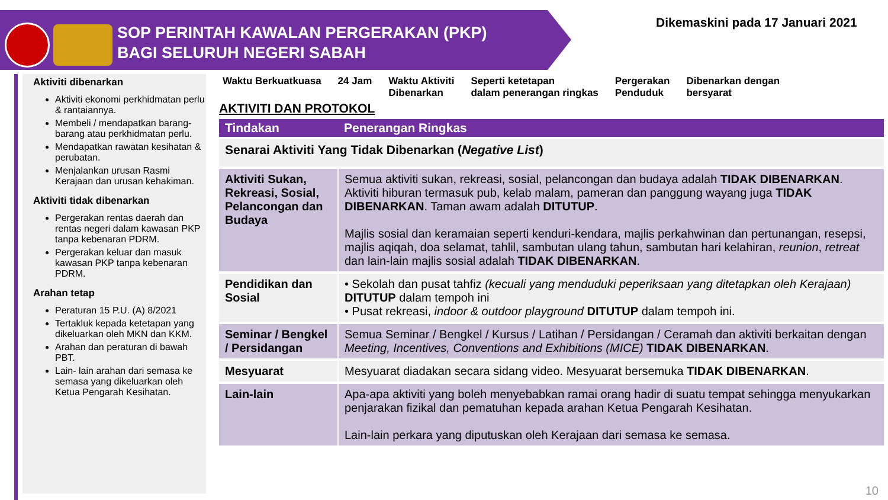SOP PERINTAH KAWALAN PERGERAKAN (PKP)
BAGI SELURUH NEGERI SABAH
Dikemaskini pada 17 Januari 2021
Aktiviti dibenarkan
Aktiviti ekonomi perkhidmatan perlu & rantaiannya.
Membeli / mendapatkan barang-barang atau perkhidmatan perlu.
Mendapatkan rawatan kesihatan & perubatan.
Menjalankan urusan Rasmi Kerajaan dan urusan kehakiman.
Aktiviti tidak dibenarkan
Pergerakan rentas daerah dan rentas negeri dalam kawasan PKP tanpa kebenaran PDRM.
Pergerakan keluar dan masuk kawasan PKP tanpa kebenaran PDRM.
Arahan tetap
Peraturan 15 P.U. (A) 8/2021
Tertakluk kepada ketetapan yang dikeluarkan oleh MKN dan KKM.
Arahan dan peraturan di bawah PBT.
Lain- lain arahan dari semasa ke semasa yang dikeluarkan oleh Ketua Pengarah Kesihatan.
Waktu Berkuatkuasa 24 Jam Waktu Aktiviti
Dibenarkan
Seperti ketetapan
dalam penerangan ringkas
Pergerakan
Penduduk
Dibenarkan dengan
bersyarat
AKTIVITI DAN PROTOKOL
| Tindakan | Penerangan Ringkas |
| --- | --- |
| Senarai Aktiviti Yang Tidak Dibenarkan ( Negative List ) | |
| Aktiviti Sukan, Rekreasi, Sosial, Pelancongan dan Budaya | Semua aktiviti sukan, rekreasi, sosial, pelancongan dan budaya adalah TIDAK DIBENARKAN . Aktiviti hiburan termasuk pub, kelab malam, pameran dan panggung wayang juga TIDAK DIBENARKAN . Taman awam adalah DITUTUP . Majlis sosial dan keramaian seperti kenduri-kendara, majlis perkahwinan dan pertunangan, resepsi, majlis aqiqah, doa selamat, tahlil, sambutan ulang tahun, sambutan hari kelahiran, reunion , retreat dan lain-lain majlis sosial adalah TIDAK DIBENARKAN . |
| Pendidikan dan Sosial | • Sekolah dan pusat tahfiz (kecuali yang menduduki peperiksaan yang ditetapkan oleh Kerajaan) DITUTUP dalam tempoh ini • Pusat rekreasi, indoor & outdoor playground DITUTUP dalam tempoh ini. |
| Seminar / Bengkel / Persidangan | Semua Seminar / Bengkel / Kursus / Latihan / Persidangan / Ceramah dan aktiviti berkaitan dengan Meeting, Incentives, Conventions and Exhibitions (MICE) TIDAK DIBENARKAN . |
| Mesyuarat | Mesyuarat diadakan secara sidang video. Mesyuarat bersemuka TIDAK DIBENARKAN . |
| Lain-lain | Apa-apa aktiviti yang boleh menyebabkan ramai orang hadir di suatu tempat sehingga menyukarkan penjarakan fizikal dan pematuhan kepada arahan Ketua Pengarah Kesihatan. Lain-lain perkara yang diputuskan oleh Kerajaan dari semasa ke semasa. |
10